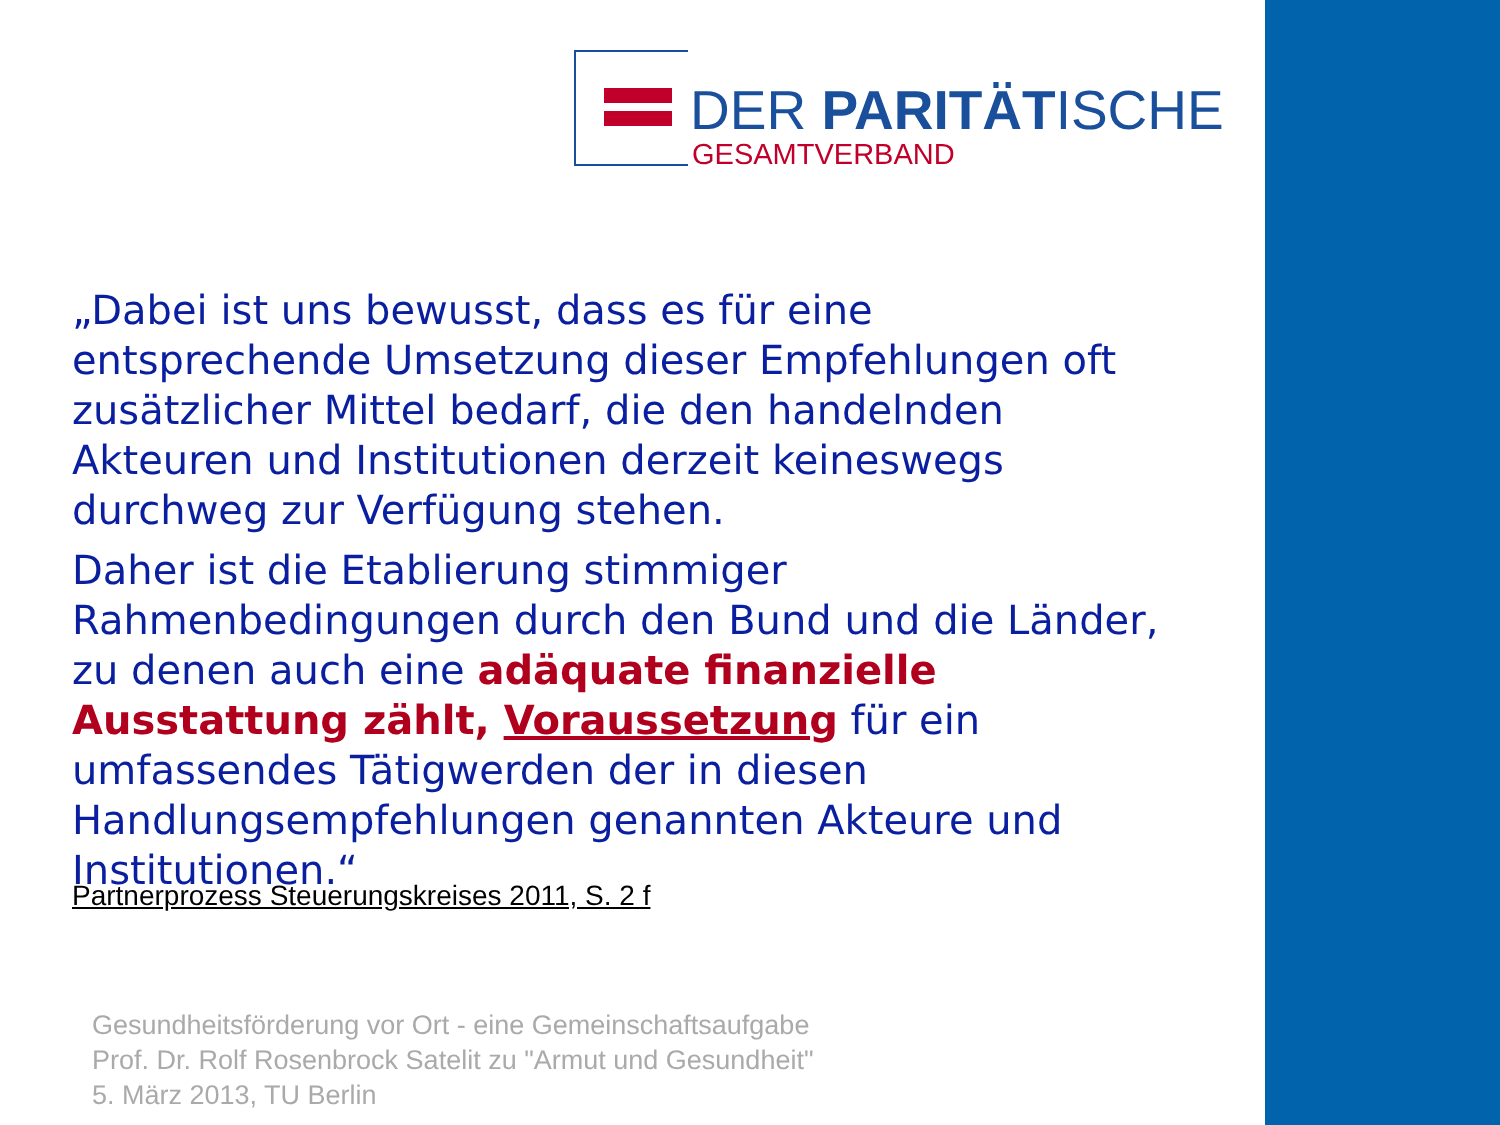DER PARITÄTISCHE
GESAMTVERBAND
„Dabei ist uns bewusst, dass es für eine entsprechende Umsetzung dieser Empfehlungen oft zusätzlicher Mittel bedarf, die den handelnden Akteuren und Institutionen derzeit keineswegs durchweg zur Verfügung stehen.
Daher ist die Etablierung stimmiger Rahmenbedingungen durch den Bund und die Länder, zu denen auch eine adäquate finanzielle Ausstattung zählt, Voraussetzung für ein umfassendes Tätigwerden der in diesen Handlungsempfehlungen genannten Akteure und Institutionen.“
Partnerprozess Steuerungskreises 2011, S. 2 f
Gesundheitsförderung vor Ort - eine Gemeinschaftsaufgabe
Prof. Dr. Rolf Rosenbrock Satelit zu "Armut und Gesundheit"
5. März 2013, TU Berlin